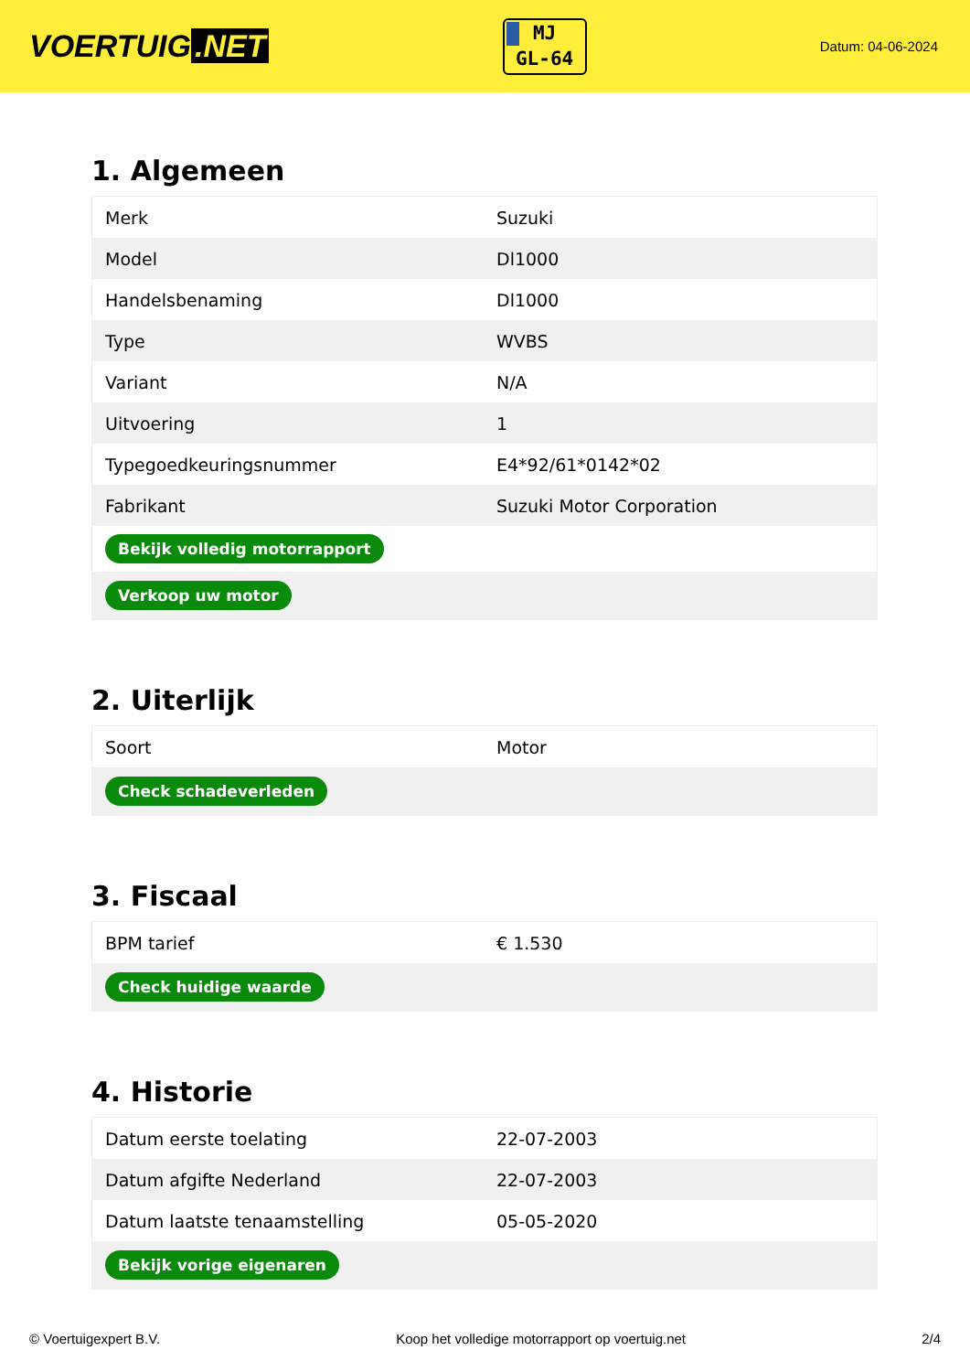VOERTUIG.NET
MJ
GL-64
Datum: 04-06-2024
1. Algemeen
| Merk | Suzuki |
| Model | Dl1000 |
| Handelsbenaming | Dl1000 |
| Type | WVBS |
| Variant | N/A |
| Uitvoering | 1 |
| Typegoedkeuringsnummer | E4*92/61*0142*02 |
| Fabrikant | Suzuki Motor Corporation |
| Bekijk volledig motorrapport | |
| Verkoop uw motor | |
2. Uiterlijk
| Soort | Motor |
| Check schadeverleden | |
3. Fiscaal
| BPM tarief | € 1.530 |
| Check huidige waarde | |
4. Historie
| Datum eerste toelating | 22-07-2003 |
| Datum afgifte Nederland | 22-07-2003 |
| Datum laatste tenaamstelling | 05-05-2020 |
| Bekijk vorige eigenaren | |
© Voertuigexpert B.V. Koop het volledige motorrapport op voertuig.net 2/4